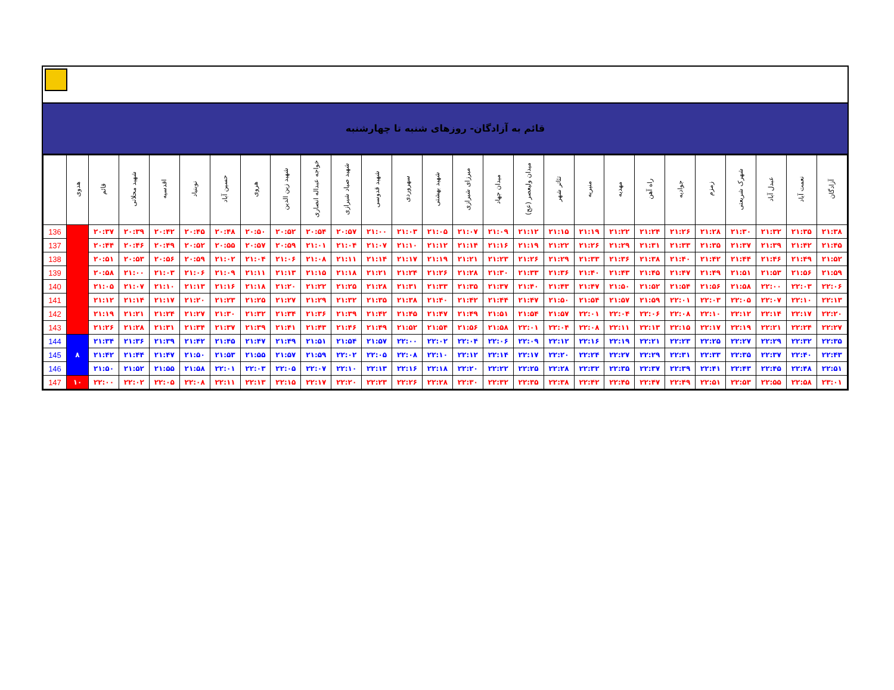قائم به آزادگان- روزهای شنبه تا چهارشنبه
| | هدوی | قائم | شهید محلاتی | اقدسیه | نوبنیاد | حسین آباد | هروی | شهید زین الدین | خواجه عبداله انصاری | شهید صیاد شیرازی | شهید قدوسی | سهروردی | شهید بهشتی | میرزای شیرازی | میدان جهاد | میدان ولیعصر (عج) | تئاتر شهر | منیریه | مهدیه | راه آهن | جوادیه | زمزم | شهرک شریعتی | عبدل آباد | نعمت آباد | آزادگان |
| --- | --- | --- | --- | --- | --- | --- | --- | --- | --- | --- | --- | --- | --- | --- | --- | --- | --- | --- | --- | --- | --- | --- | --- | --- | --- | --- |
| 136 | | ۲۰:۳۷ | ۲۰:۳۹ | ۲۰:۴۲ | ۲۰:۴۵ | ۲۰:۴۸ | ۲۰:۵۰ | ۲۰:۵۲ | ۲۰:۵۴ | ۲۰:۵۷ | ۲۱:۰۰ | ۲۱:۰۳ | ۲۱:۰۵ | ۲۱:۰۷ | ۲۱:۰۹ | ۲۱:۱۲ | ۲۱:۱۵ | ۲۱:۱۹ | ۲۱:۲۲ | ۲۱:۲۴ | ۲۱:۲۶ | ۲۱:۲۸ | ۲۱:۳۰ | ۲۱:۳۲ | ۲۱:۳۵ | ۲۱:۳۸ |
| 137 | | ۲۰:۴۴ | ۲۰:۴۶ | ۲۰:۴۹ | ۲۰:۵۲ | ۲۰:۵۵ | ۲۰:۵۷ | ۲۰:۵۹ | ۲۱:۰۱ | ۲۱:۰۴ | ۲۱:۰۷ | ۲۱:۱۰ | ۲۱:۱۲ | ۲۱:۱۴ | ۲۱:۱۶ | ۲۱:۱۹ | ۲۱:۲۲ | ۲۱:۲۶ | ۲۱:۲۹ | ۲۱:۳۱ | ۲۱:۳۳ | ۲۱:۳۵ | ۲۱:۳۷ | ۲۱:۳۹ | ۲۱:۴۲ | ۲۱:۴۵ |
| 138 | | ۲۰:۵۱ | ۲۰:۵۳ | ۲۰:۵۶ | ۲۰:۵۹ | ۲۱:۰۲ | ۲۱:۰۴ | ۲۱:۰۶ | ۲۱:۰۸ | ۲۱:۱۱ | ۲۱:۱۴ | ۲۱:۱۷ | ۲۱:۱۹ | ۲۱:۲۱ | ۲۱:۲۳ | ۲۱:۲۶ | ۲۱:۲۹ | ۲۱:۳۳ | ۲۱:۳۶ | ۲۱:۳۸ | ۲۱:۴۰ | ۲۱:۴۲ | ۲۱:۴۴ | ۲۱:۴۶ | ۲۱:۴۹ | ۲۱:۵۲ |
| 139 | | ۲۰:۵۸ | ۲۱:۰۰ | ۲۱:۰۳ | ۲۱:۰۶ | ۲۱:۰۹ | ۲۱:۱۱ | ۲۱:۱۳ | ۲۱:۱۵ | ۲۱:۱۸ | ۲۱:۲۱ | ۲۱:۲۴ | ۲۱:۲۶ | ۲۱:۲۸ | ۲۱:۳۰ | ۲۱:۳۳ | ۲۱:۳۶ | ۲۱:۴۰ | ۲۱:۴۳ | ۲۱:۴۵ | ۲۱:۴۷ | ۲۱:۴۹ | ۲۱:۵۱ | ۲۱:۵۳ | ۲۱:۵۶ | ۲۱:۵۹ |
| 140 | | ۲۱:۰۵ | ۲۱:۰۷ | ۲۱:۱۰ | ۲۱:۱۳ | ۲۱:۱۶ | ۲۱:۱۸ | ۲۱:۲۰ | ۲۱:۲۲ | ۲۱:۲۵ | ۲۱:۲۸ | ۲۱:۳۱ | ۲۱:۳۳ | ۲۱:۳۵ | ۲۱:۳۷ | ۲۱:۴۰ | ۲۱:۴۳ | ۲۱:۴۷ | ۲۱:۵۰ | ۲۱:۵۲ | ۲۱:۵۴ | ۲۱:۵۶ | ۲۱:۵۸ | ۲۲:۰۰ | ۲۲:۰۳ | ۲۲:۰۶ |
| 141 | | ۲۱:۱۲ | ۲۱:۱۴ | ۲۱:۱۷ | ۲۱:۲۰ | ۲۱:۲۳ | ۲۱:۲۵ | ۲۱:۲۷ | ۲۱:۲۹ | ۲۱:۳۲ | ۲۱:۳۵ | ۲۱:۳۸ | ۲۱:۴۰ | ۲۱:۴۲ | ۲۱:۴۴ | ۲۱:۴۷ | ۲۱:۵۰ | ۲۱:۵۴ | ۲۱:۵۷ | ۲۱:۵۹ | ۲۲:۰۱ | ۲۲:۰۳ | ۲۲:۰۵ | ۲۲:۰۷ | ۲۲:۱۰ | ۲۲:۱۳ |
| 142 | | ۲۱:۱۹ | ۲۱:۲۱ | ۲۱:۲۴ | ۲۱:۲۷ | ۲۱:۳۰ | ۲۱:۳۲ | ۲۱:۳۴ | ۲۱:۳۶ | ۲۱:۳۹ | ۲۱:۴۲ | ۲۱:۴۵ | ۲۱:۴۷ | ۲۱:۴۹ | ۲۱:۵۱ | ۲۱:۵۴ | ۲۱:۵۷ | ۲۲:۰۱ | ۲۲:۰۴ | ۲۲:۰۶ | ۲۲:۰۸ | ۲۲:۱۰ | ۲۲:۱۲ | ۲۲:۱۴ | ۲۲:۱۷ | ۲۲:۲۰ |
| 143 | | ۲۱:۲۶ | ۲۱:۲۸ | ۲۱:۳۱ | ۲۱:۳۴ | ۲۱:۳۷ | ۲۱:۳۹ | ۲۱:۴۱ | ۲۱:۴۳ | ۲۱:۴۶ | ۲۱:۴۹ | ۲۱:۵۲ | ۲۱:۵۴ | ۲۱:۵۶ | ۲۱:۵۸ | ۲۲:۰۱ | ۲۲:۰۴ | ۲۲:۰۸ | ۲۲:۱۱ | ۲۲:۱۳ | ۲۲:۱۵ | ۲۲:۱۷ | ۲۲:۱۹ | ۲۲:۲۱ | ۲۲:۲۴ | ۲۲:۲۷ |
| 144 | ۸ | ۲۱:۳۴ | ۲۱:۳۶ | ۲۱:۳۹ | ۲۱:۴۲ | ۲۱:۴۵ | ۲۱:۴۷ | ۲۱:۴۹ | ۲۱:۵۱ | ۲۱:۵۴ | ۲۱:۵۷ | ۲۲:۰۰ | ۲۲:۰۲ | ۲۲:۰۴ | ۲۲:۰۶ | ۲۲:۰۹ | ۲۲:۱۲ | ۲۲:۱۶ | ۲۲:۱۹ | ۲۲:۲۱ | ۲۲:۲۳ | ۲۲:۲۵ | ۲۲:۲۷ | ۲۲:۲۹ | ۲۲:۳۲ | ۲۲:۳۵ |
| 145 | | ۲۱:۴۲ | ۲۱:۴۴ | ۲۱:۴۷ | ۲۱:۵۰ | ۲۱:۵۳ | ۲۱:۵۵ | ۲۱:۵۷ | ۲۱:۵۹ | ۲۲:۰۲ | ۲۲:۰۵ | ۲۲:۰۸ | ۲۲:۱۰ | ۲۲:۱۲ | ۲۲:۱۴ | ۲۲:۱۷ | ۲۲:۲۰ | ۲۲:۲۴ | ۲۲:۲۷ | ۲۲:۲۹ | ۲۲:۳۱ | ۲۲:۳۳ | ۲۲:۳۵ | ۲۲:۳۷ | ۲۲:۴۰ | ۲۲:۴۳ |
| 146 | | ۲۱:۵۰ | ۲۱:۵۲ | ۲۱:۵۵ | ۲۱:۵۸ | ۲۲:۰۱ | ۲۲:۰۳ | ۲۲:۰۵ | ۲۲:۰۷ | ۲۲:۱۰ | ۲۲:۱۳ | ۲۲:۱۶ | ۲۲:۱۸ | ۲۲:۲۰ | ۲۲:۲۲ | ۲۲:۲۵ | ۲۲:۲۸ | ۲۲:۳۲ | ۲۲:۳۵ | ۲۲:۳۷ | ۲۲:۳۹ | ۲۲:۴۱ | ۲۲:۴۳ | ۲۲:۴۵ | ۲۲:۴۸ | ۲۲:۵۱ |
| 147 | ۱۰ | ۲۲:۰۰ | ۲۲:۰۲ | ۲۲:۰۵ | ۲۲:۰۸ | ۲۲:۱۱ | ۲۲:۱۳ | ۲۲:۱۵ | ۲۲:۱۷ | ۲۲:۲۰ | ۲۲:۲۳ | ۲۲:۲۶ | ۲۲:۲۸ | ۲۲:۳۰ | ۲۲:۳۲ | ۲۲:۳۵ | ۲۲:۳۸ | ۲۲:۴۲ | ۲۲:۴۵ | ۲۲:۴۷ | ۲۲:۴۹ | ۲۲:۵۱ | ۲۲:۵۳ | ۲۲:۵۵ | ۲۲:۵۸ | ۲۳:۰۱ |